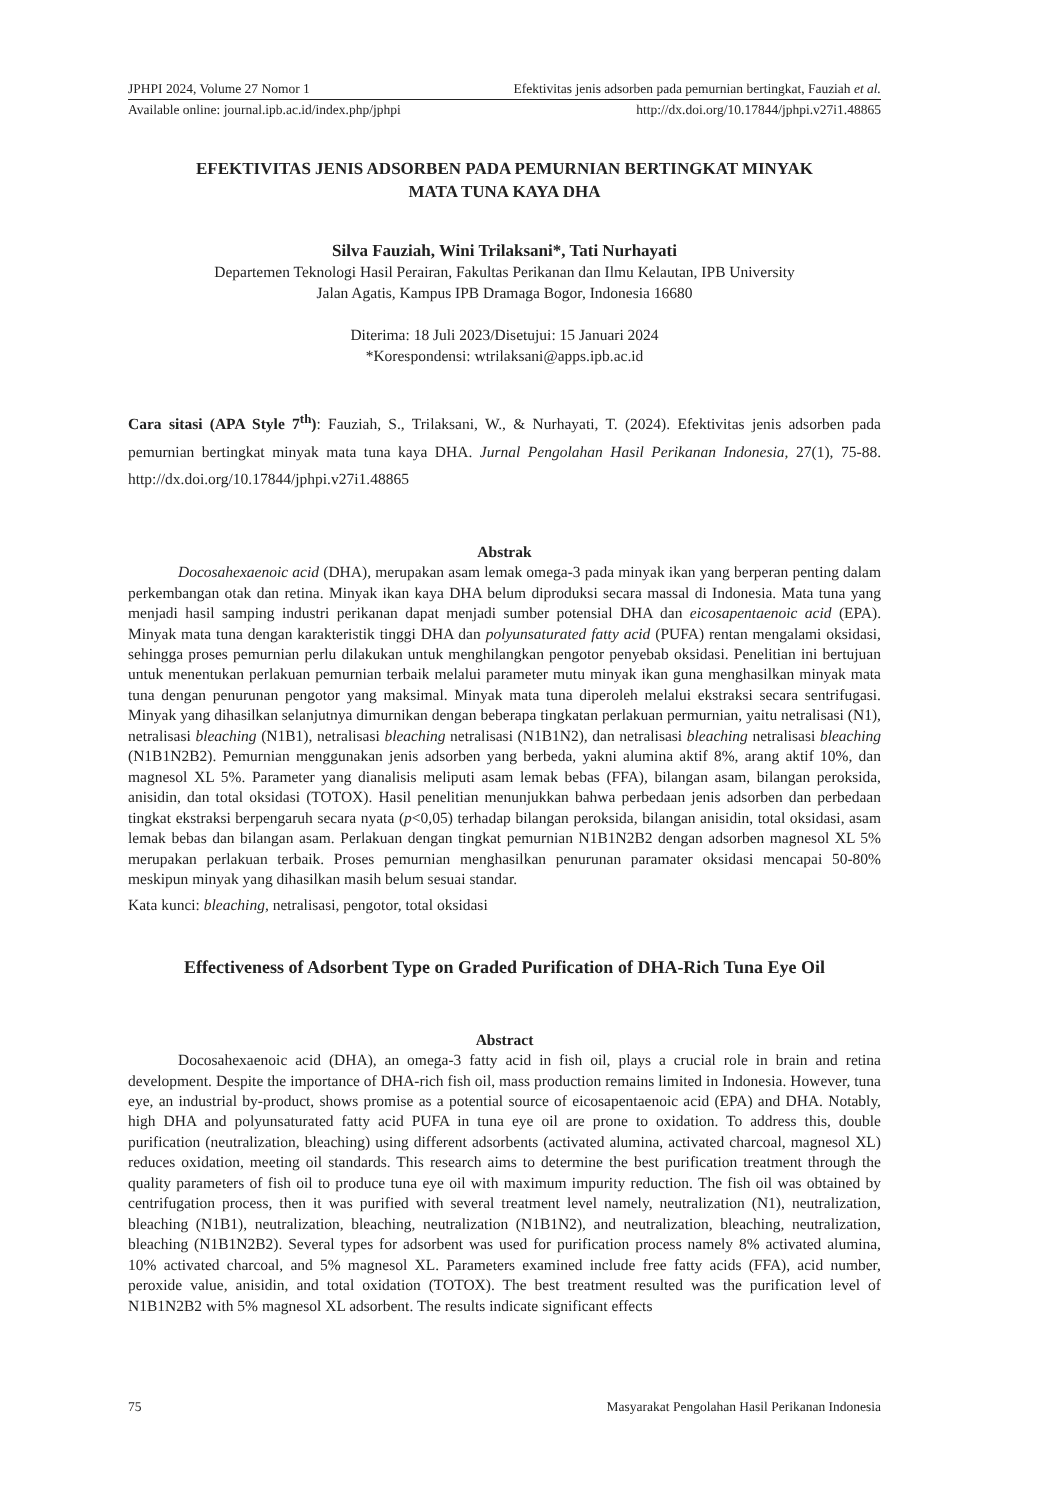JPHPI 2024, Volume 27 Nomor 1 Efektivitas jenis adsorben pada pemurnian bertingkat, Fauziah et al.
Available online: journal.ipb.ac.id/index.php/jphpi http://dx.doi.org/10.17844/jphpi.v27i1.48865
EFEKTIVITAS JENIS ADSORBEN PADA PEMURNIAN BERTINGKAT MINYAK
MATA TUNA KAYA DHA
Silva Fauziah, Wini Trilaksani*, Tati Nurhayati
Departemen Teknologi Hasil Perairan, Fakultas Perikanan dan Ilmu Kelautan, IPB University
Jalan Agatis, Kampus IPB Dramaga Bogor, Indonesia 16680
Diterima: 18 Juli 2023/Disetujui: 15 Januari 2024
*Korespondensi: wtrilaksani@apps.ipb.ac.id
Cara sitasi (APA Style 7<sup>th</sup>): Fauziah, S., Trilaksani, W., & Nurhayati, T. (2024). Efektivitas jenis adsorben pada pemurnian bertingkat minyak mata tuna kaya DHA. Jurnal Pengolahan Hasil Perikanan Indonesia, 27(1), 75-88. http://dx.doi.org/10.17844/jphpi.v27i1.48865
Abstrak
Docosahexaenoic acid (DHA), merupakan asam lemak omega-3 pada minyak ikan yang berperan penting dalam perkembangan otak dan retina. Minyak ikan kaya DHA belum diproduksi secara massal di Indonesia. Mata tuna yang menjadi hasil samping industri perikanan dapat menjadi sumber potensial DHA dan eicosapentaenoic acid (EPA). Minyak mata tuna dengan karakteristik tinggi DHA dan polyunsaturated fatty acid (PUFA) rentan mengalami oksidasi, sehingga proses pemurnian perlu dilakukan untuk menghilangkan pengotor penyebab oksidasi. Penelitian ini bertujuan untuk menentukan perlakuan pemurnian terbaik melalui parameter mutu minyak ikan guna menghasilkan minyak mata tuna dengan penurunan pengotor yang maksimal. Minyak mata tuna diperoleh melalui ekstraksi secara sentrifugasi. Minyak yang dihasilkan selanjutnya dimurnikan dengan beberapa tingkatan perlakuan permurnian, yaitu netralisasi (N1), netralisasi bleaching (N1B1), netralisasi bleaching netralisasi (N1B1N2), dan netralisasi bleaching netralisasi bleaching (N1B1N2B2). Pemurnian menggunakan jenis adsorben yang berbeda, yakni alumina aktif 8%, arang aktif 10%, dan magnesol XL 5%. Parameter yang dianalisis meliputi asam lemak bebas (FFA), bilangan asam, bilangan peroksida, anisidin, dan total oksidasi (TOTOX). Hasil penelitian menunjukkan bahwa perbedaan jenis adsorben dan perbedaan tingkat ekstraksi berpengaruh secara nyata (p<0,05) terhadap bilangan peroksida, bilangan anisidin, total oksidasi, asam lemak bebas dan bilangan asam. Perlakuan dengan tingkat pemurnian N1B1N2B2 dengan adsorben magnesol XL 5% merupakan perlakuan terbaik. Proses pemurnian menghasilkan penurunan paramater oksidasi mencapai 50-80% meskipun minyak yang dihasilkan masih belum sesuai standar.
Kata kunci: bleaching, netralisasi, pengotor, total oksidasi
Effectiveness of Adsorbent Type on Graded Purification of DHA-Rich Tuna Eye Oil
Abstract
Docosahexaenoic acid (DHA), an omega-3 fatty acid in fish oil, plays a crucial role in brain and retina development. Despite the importance of DHA-rich fish oil, mass production remains limited in Indonesia. However, tuna eye, an industrial by-product, shows promise as a potential source of eicosapentaenoic acid (EPA) and DHA. Notably, high DHA and polyunsaturated fatty acid PUFA in tuna eye oil are prone to oxidation. To address this, double purification (neutralization, bleaching) using different adsorbents (activated alumina, activated charcoal, magnesol XL) reduces oxidation, meeting oil standards. This research aims to determine the best purification treatment through the quality parameters of fish oil to produce tuna eye oil with maximum impurity reduction. The fish oil was obtained by centrifugation process, then it was purified with several treatment level namely, neutralization (N1), neutralization, bleaching (N1B1), neutralization, bleaching, neutralization (N1B1N2), and neutralization, bleaching, neutralization, bleaching (N1B1N2B2). Several types for adsorbent was used for purification process namely 8% activated alumina, 10% activated charcoal, and 5% magnesol XL. Parameters examined include free fatty acids (FFA), acid number, peroxide value, anisidin, and total oxidation (TOTOX). The best treatment resulted was the purification level of N1B1N2B2 with 5% magnesol XL adsorbent. The results indicate significant effects
75 Masyarakat Pengolahan Hasil Perikanan Indonesia